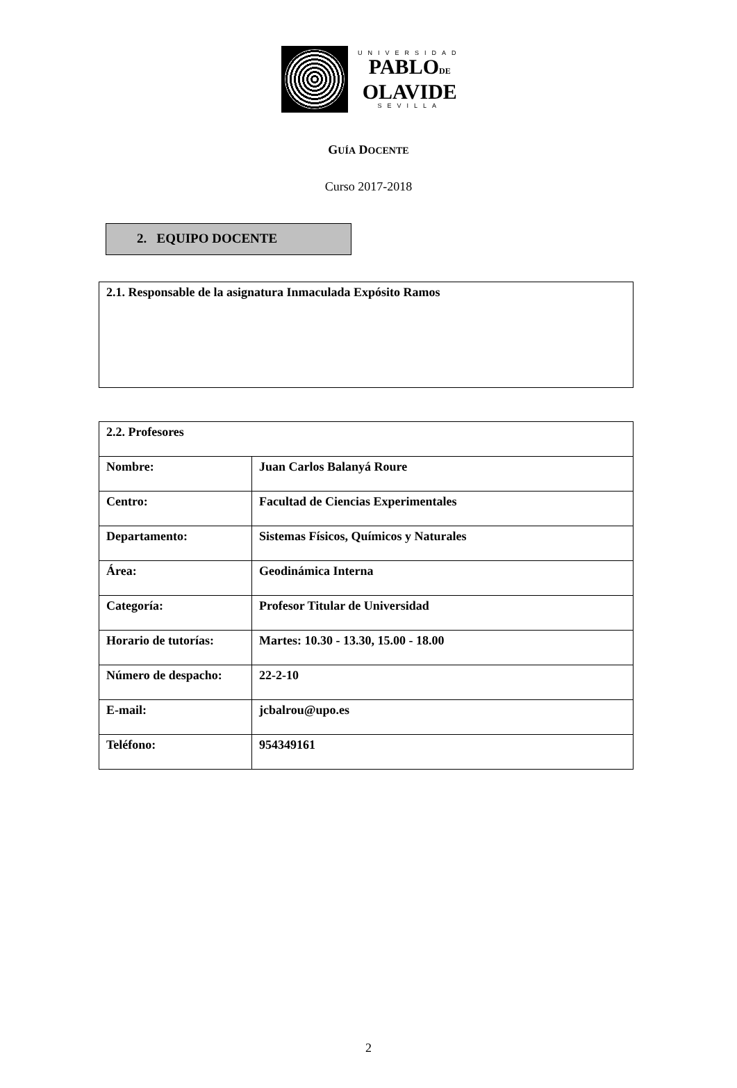UNIVERSIDAD
PABLODE
OLAVIDE
SEVILLA
GUÍA DOCENTE
Curso 2017-2018
2. EQUIPO DOCENTE
2.1. Responsable de la asignatura Inmaculada Expósito Ramos
| 2.2. Profesores | |
| --- | --- |
| Nombre: | Juan Carlos Balanyá Roure |
| Centro: | Facultad de Ciencias Experimentales |
| Departamento: | Sistemas Físicos, Químicos y Naturales |
| Área: | Geodinámica Interna |
| Categoría: | Profesor Titular de Universidad |
| Horario de tutorías: | Martes: 10.30 - 13.30, 15.00 - 18.00 |
| Número de despacho: | 22-2-10 |
| E-mail: | jcbalrou@upo.es |
| Teléfono: | 954349161 |
2